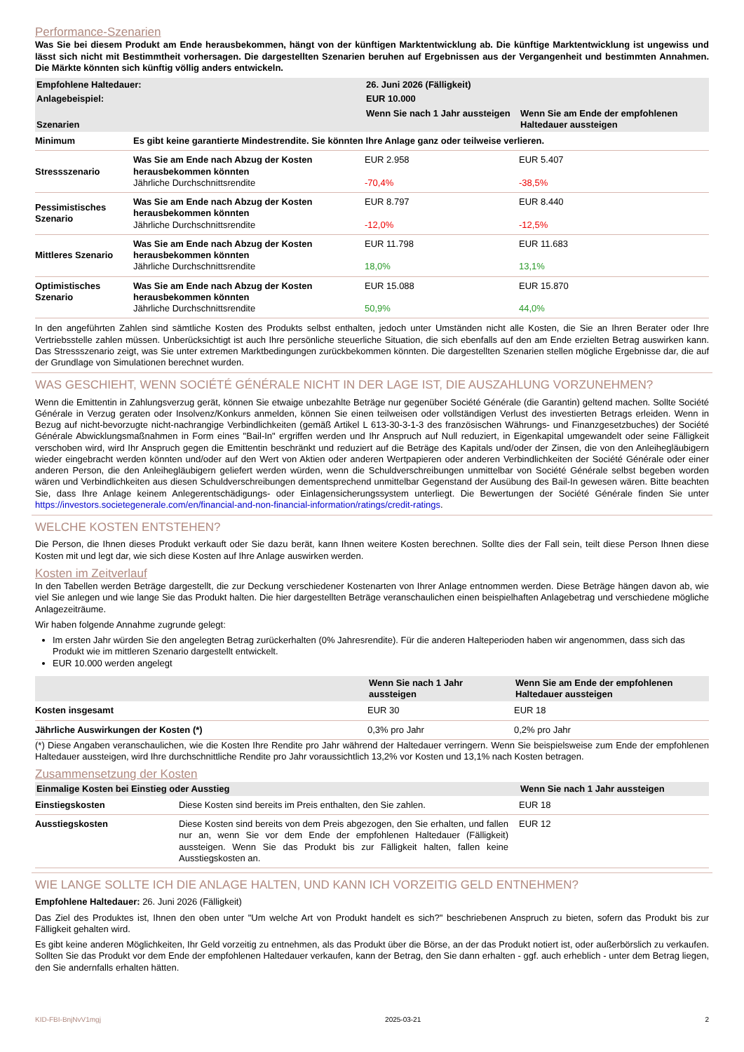Performance-Szenarien
Was Sie bei diesem Produkt am Ende herausbekommen, hängt von der künftigen Marktentwicklung ab. Die künftige Marktentwicklung ist ungewiss und lässt sich nicht mit Bestimmtheit vorhersagen. Die dargestellten Szenarien beruhen auf Ergebnissen aus der Vergangenheit und bestimmten Annahmen. Die Märkte könnten sich künftig völlig anders entwickeln.
| Empfohlene Haltedauer: | | 26. Juni 2026 (Fälligkeit) | |
| --- | --- | --- | --- |
| Anlagebeispiel: | | EUR 10.000 | |
| Szenarien | | Wenn Sie nach 1 Jahr aussteigen | Wenn Sie am Ende der empfohlenen Haltedauer aussteigen |
| Minimum | Es gibt keine garantierte Mindestrendite. Sie könnten Ihre Anlage ganz oder teilweise verlieren. | | |
| Stressszenario | Was Sie am Ende nach Abzug der Kosten herausbekommen könnten Jährliche Durchschnittsrendite | EUR 2.958 -70,4% | EUR 5.407 -38,5% |
| Pessimistisches Szenario | Was Sie am Ende nach Abzug der Kosten herausbekommen könnten Jährliche Durchschnittsrendite | EUR 8.797 -12,0% | EUR 8.440 -12,5% |
| Mittleres Szenario | Was Sie am Ende nach Abzug der Kosten herausbekommen könnten Jährliche Durchschnittsrendite | EUR 11.798 18,0% | EUR 11.683 13,1% |
| Optimistisches Szenario | Was Sie am Ende nach Abzug der Kosten herausbekommen könnten Jährliche Durchschnittsrendite | EUR 15.088 50,9% | EUR 15.870 44,0% |
In den angeführten Zahlen sind sämtliche Kosten des Produkts selbst enthalten, jedoch unter Umständen nicht alle Kosten, die Sie an Ihren Berater oder Ihre Vertriebsstelle zahlen müssen. Unberücksichtigt ist auch Ihre persönliche steuerliche Situation, die sich ebenfalls auf den am Ende erzielten Betrag auswirken kann. Das Stressszenario zeigt, was Sie unter extremen Marktbedingungen zurückbekommen könnten. Die dargestellten Szenarien stellen mögliche Ergebnisse dar, die auf der Grundlage von Simulationen berechnet wurden.
WAS GESCHIEHT, WENN SOCIÉTÉ GÉNÉRALE NICHT IN DER LAGE IST, DIE AUSZAHLUNG VORZUNEHMEN?
Wenn die Emittentin in Zahlungsverzug gerät, können Sie etwaige unbezahlte Beträge nur gegenüber Société Générale (die Garantin) geltend machen. Sollte Société Générale in Verzug geraten oder Insolvenz/Konkurs anmelden, können Sie einen teilweisen oder vollständigen Verlust des investierten Betrags erleiden. Wenn in Bezug auf nicht-bevorzugte nicht-nachrangige Verbindlichkeiten (gemäß Artikel L 613-30-3-1-3 des französischen Währungs- und Finanzgesetzbuches) der Société Générale Abwicklungsmaßnahmen in Form eines "Bail-In" ergriffen werden und Ihr Anspruch auf Null reduziert, in Eigenkapital umgewandelt oder seine Fälligkeit verschoben wird, wird Ihr Anspruch gegen die Emittentin beschränkt und reduziert auf die Beträge des Kapitals und/oder der Zinsen, die von den Anleihegläubigern wieder eingebracht werden könnten und/oder auf den Wert von Aktien oder anderen Wertpapieren oder anderen Verbindlichkeiten der Société Générale oder einer anderen Person, die den Anleihegläubigern geliefert werden würden, wenn die Schuldverschreibungen unmittelbar von Société Générale selbst begeben worden wären und Verbindlichkeiten aus diesen Schuldverschreibungen dementsprechend unmittelbar Gegenstand der Ausübung des Bail-In gewesen wären. Bitte beachten Sie, dass Ihre Anlage keinem Anlegerentschädigungs- oder Einlagensicherungssystem unterliegt. Die Bewertungen der Société Générale finden Sie unter https://investors.societegenerale.com/en/financial-and-non-financial-information/ratings/credit-ratings.
WELCHE KOSTEN ENTSTEHEN?
Die Person, die Ihnen dieses Produkt verkauft oder Sie dazu berät, kann Ihnen weitere Kosten berechnen. Sollte dies der Fall sein, teilt diese Person Ihnen diese Kosten mit und legt dar, wie sich diese Kosten auf Ihre Anlage auswirken werden.
Kosten im Zeitverlauf
In den Tabellen werden Beträge dargestellt, die zur Deckung verschiedener Kostenarten von Ihrer Anlage entnommen werden. Diese Beträge hängen davon ab, wie viel Sie anlegen und wie lange Sie das Produkt halten. Die hier dargestellten Beträge veranschaulichen einen beispielhaften Anlagebetrag und verschiedene mögliche Anlagezeiträume.
Wir haben folgende Annahme zugrunde gelegt:
Im ersten Jahr würden Sie den angelegten Betrag zurückerhalten (0% Jahresrendite). Für die anderen Halteperioden haben wir angenommen, dass sich das Produkt wie im mittleren Szenario dargestellt entwickelt.
EUR 10.000 werden angelegt
| | Wenn Sie nach 1 Jahr aussteigen | Wenn Sie am Ende der empfohlenen Haltedauer aussteigen |
| --- | --- | --- |
| Kosten insgesamt | EUR 30 | EUR 18 |
| Jährliche Auswirkungen der Kosten (*) | 0,3% pro Jahr | 0,2% pro Jahr |
(*) Diese Angaben veranschaulichen, wie die Kosten Ihre Rendite pro Jahr während der Haltedauer verringern. Wenn Sie beispielsweise zum Ende der empfohlenen Haltedauer aussteigen, wird Ihre durchschnittliche Rendite pro Jahr voraussichtlich 13,2% vor Kosten und 13,1% nach Kosten betragen.
Zusammensetzung der Kosten
| Einmalige Kosten bei Einstieg oder Ausstieg | | Wenn Sie nach 1 Jahr aussteigen |
| --- | --- | --- |
| Einstiegskosten | Diese Kosten sind bereits im Preis enthalten, den Sie zahlen. | EUR 18 |
| Ausstiegskosten | Diese Kosten sind bereits von dem Preis abgezogen, den Sie erhalten, und fallen nur an, wenn Sie vor dem Ende der empfohlenen Haltedauer (Fälligkeit) aussteigen. Wenn Sie das Produkt bis zur Fälligkeit halten, fallen keine Ausstiegskosten an. | EUR 12 |
WIE LANGE SOLLTE ICH DIE ANLAGE HALTEN, UND KANN ICH VORZEITIG GELD ENTNEHMEN?
Empfohlene Haltedauer: 26. Juni 2026 (Fälligkeit)
Das Ziel des Produktes ist, Ihnen den oben unter "Um welche Art von Produkt handelt es sich?" beschriebenen Anspruch zu bieten, sofern das Produkt bis zur Fälligkeit gehalten wird.
Es gibt keine anderen Möglichkeiten, Ihr Geld vorzeitig zu entnehmen, als das Produkt über die Börse, an der das Produkt notiert ist, oder außerbörslich zu verkaufen. Sollten Sie das Produkt vor dem Ende der empfohlenen Haltedauer verkaufen, kann der Betrag, den Sie dann erhalten - ggf. auch erheblich - unter dem Betrag liegen, den Sie andernfalls erhalten hätten.
KID-FBI-BnjNvV1mgj 2025-03-21 2